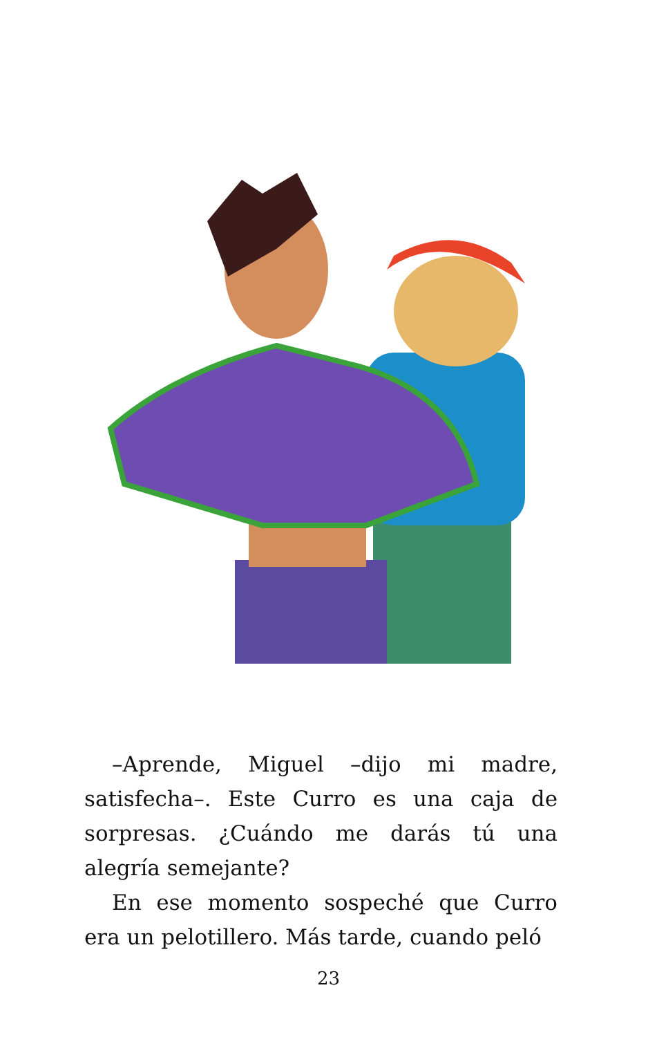–Aprende, Miguel –dijo mi madre, satisfecha–. Este Curro es una caja de sorpresas. ¿Cuándo me darás tú una alegría semejante?
En ese momento sospeché que Curro era un pelotillero. Más tarde, cuando peló
23